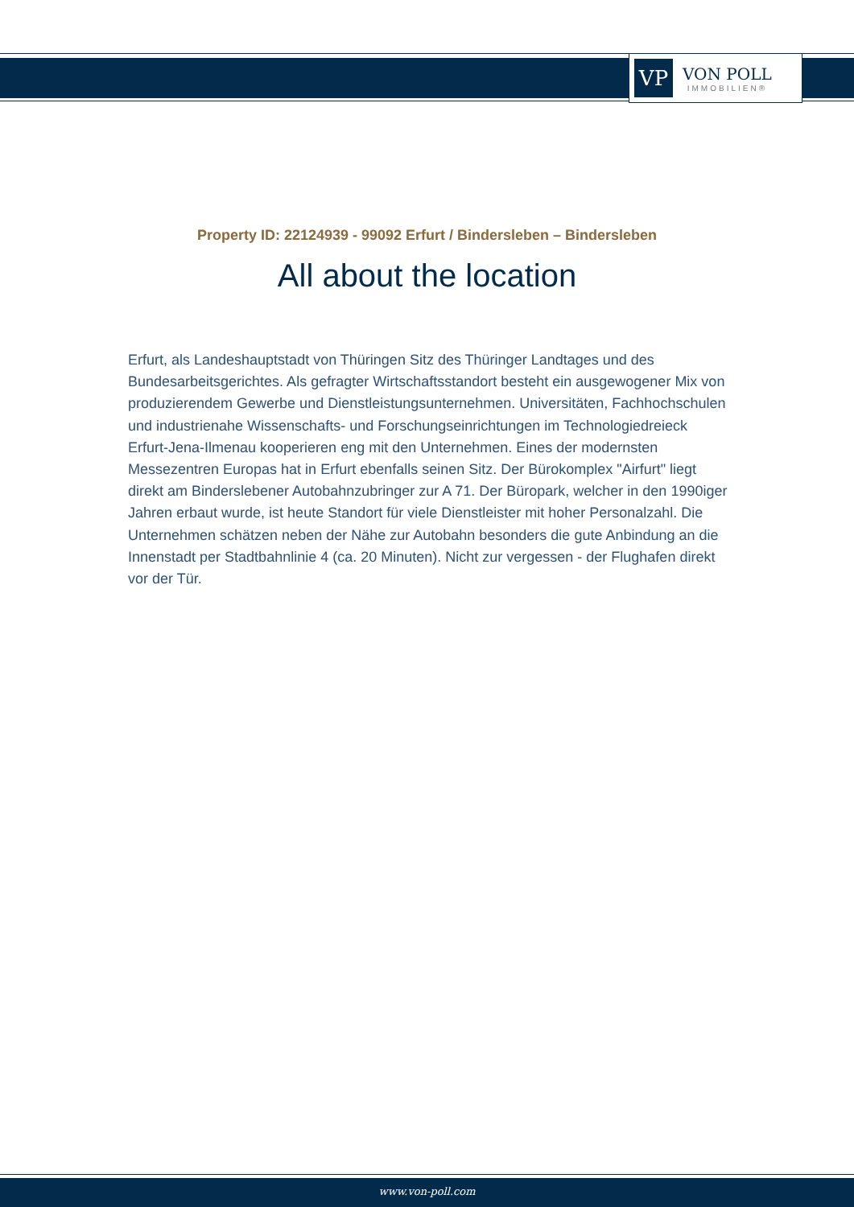VP
VON POLL
IMMOBILIEN®
Property ID: 22124939 - 99092 Erfurt / Bindersleben – Bindersleben
All about the location
Erfurt, als Landeshauptstadt von Thüringen Sitz des Thüringer Landtages und des Bundesarbeitsgerichtes. Als gefragter Wirtschaftsstandort besteht ein ausgewogener Mix von produzierendem Gewerbe und Dienstleistungsunternehmen. Universitäten, Fachhochschulen und industrienahe Wissenschafts- und Forschungseinrichtungen im Technologiedreieck Erfurt-Jena-Ilmenau kooperieren eng mit den Unternehmen. Eines der modernsten Messezentren Europas hat in Erfurt ebenfalls seinen Sitz. Der Bürokomplex "Airfurt" liegt direkt am Binderslebener Autobahnzubringer zur A 71. Der Büropark, welcher in den 1990iger Jahren erbaut wurde, ist heute Standort für viele Dienstleister mit hoher Personalzahl. Die Unternehmen schätzen neben der Nähe zur Autobahn besonders die gute Anbindung an die Innenstadt per Stadtbahnlinie 4 (ca. 20 Minuten). Nicht zur vergessen - der Flughafen direkt vor der Tür.
www.von-poll.com